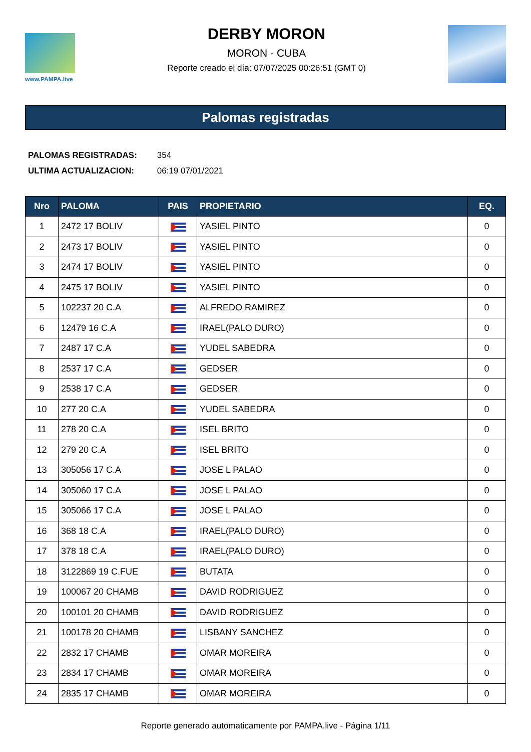www.PAMPA.live
DERBY MORON
MORON - CUBA
Reporte creado el día: 07/07/2025 00:26:51 (GMT 0)
Palomas registradas
PALOMAS REGISTRADAS: 354
ULTIMA ACTUALIZACION: 06:19 07/01/2021
| Nro | PALOMA | PAIS | PROPIETARIO | EQ. |
| --- | --- | --- | --- | --- |
| 1 | 2472 17 BOLIV | | YASIEL PINTO | 0 |
| 2 | 2473 17 BOLIV | | YASIEL PINTO | 0 |
| 3 | 2474 17 BOLIV | | YASIEL PINTO | 0 |
| 4 | 2475 17 BOLIV | | YASIEL PINTO | 0 |
| 5 | 102237 20 C.A | | ALFREDO RAMIREZ | 0 |
| 6 | 12479 16 C.A | | IRAEL(PALO DURO) | 0 |
| 7 | 2487 17 C.A | | YUDEL SABEDRA | 0 |
| 8 | 2537 17 C.A | | GEDSER | 0 |
| 9 | 2538 17 C.A | | GEDSER | 0 |
| 10 | 277 20 C.A | | YUDEL SABEDRA | 0 |
| 11 | 278 20 C.A | | ISEL BRITO | 0 |
| 12 | 279 20 C.A | | ISEL BRITO | 0 |
| 13 | 305056 17 C.A | | JOSE L PALAO | 0 |
| 14 | 305060 17 C.A | | JOSE L PALAO | 0 |
| 15 | 305066 17 C.A | | JOSE L PALAO | 0 |
| 16 | 368 18 C.A | | IRAEL(PALO DURO) | 0 |
| 17 | 378 18 C.A | | IRAEL(PALO DURO) | 0 |
| 18 | 3122869 19 C.FUE | | BUTATA | 0 |
| 19 | 100067 20 CHAMB | | DAVID RODRIGUEZ | 0 |
| 20 | 100101 20 CHAMB | | DAVID RODRIGUEZ | 0 |
| 21 | 100178 20 CHAMB | | LISBANY SANCHEZ | 0 |
| 22 | 2832 17 CHAMB | | OMAR MOREIRA | 0 |
| 23 | 2834 17 CHAMB | | OMAR MOREIRA | 0 |
| 24 | 2835 17 CHAMB | | OMAR MOREIRA | 0 |
Reporte generado automaticamente por PAMPA.live - Página 1/11